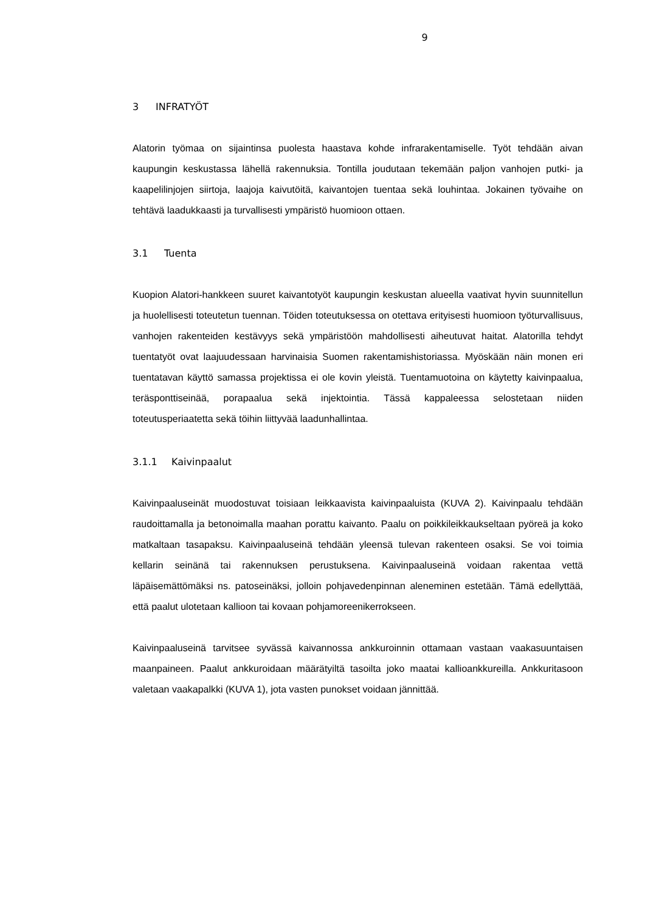9
3 INFRATYÖT
Alatorin työmaa on sijaintinsa puolesta haastava kohde infrarakentamiselle. Työt tehdään aivan kaupungin keskustassa lähellä rakennuksia. Tontilla joudutaan tekemään paljon vanhojen putki- ja kaapelilinjojen siirtoja, laajoja kaivutöitä, kaivantojen tuentaa sekä louhintaa. Jokainen työvaihe on tehtävä laadukkaasti ja turvallisesti ympäristö huomioon ottaen.
3.1 Tuenta
Kuopion Alatori-hankkeen suuret kaivantotyöt kaupungin keskustan alueella vaativat hyvin suunnitellun ja huolellisesti toteutetun tuennan. Töiden toteutuksessa on otettava erityisesti huomioon työturvallisuus, vanhojen rakenteiden kestävyys sekä ympäristöön mahdollisesti aiheutuvat haitat. Alatorilla tehdyt tuentatyöt ovat laajuudessaan harvinaisia Suomen rakentamishistoriassa. Myöskään näin monen eri tuentatavan käyttö samassa projektissa ei ole kovin yleistä. Tuentamuotoina on käytetty kaivinpaalua, teräsponttiseinää, porapaalua sekä injektointia. Tässä kappaleessa selostetaan niiden toteutusperiaatetta sekä töihin liittyvää laadunhallintaa.
3.1.1 Kaivinpaalut
Kaivinpaaluseinät muodostuvat toisiaan leikkaavista kaivinpaaluista (KUVA 2). Kaivinpaalu tehdään raudoittamalla ja betonoimalla maahan porattu kaivanto. Paalu on poikkileikkaukseltaan pyöreä ja koko matkaltaan tasapaksu. Kaivinpaaluseinä tehdään yleensä tulevan rakenteen osaksi. Se voi toimia kellarin seinänä tai rakennuksen perustuksena. Kaivinpaaluseinä voidaan rakentaa vettä läpäisemättömäksi ns. patoseinäksi, jolloin pohjavedenpinnan aleneminen estetään. Tämä edellyttää, että paalut ulotetaan kallioon tai kovaan pohjamoreenikerrokseen.
Kaivinpaaluseinä tarvitsee syvässä kaivannossa ankkuroinnin ottamaan vastaan vaakasuuntaisen maanpaineen. Paalut ankkuroidaan määrätyiltä tasoilta joko maatai kallioankkureilla. Ankkuritasoon valetaan vaakapalkki (KUVA 1), jota vasten punokset voidaan jännittää.